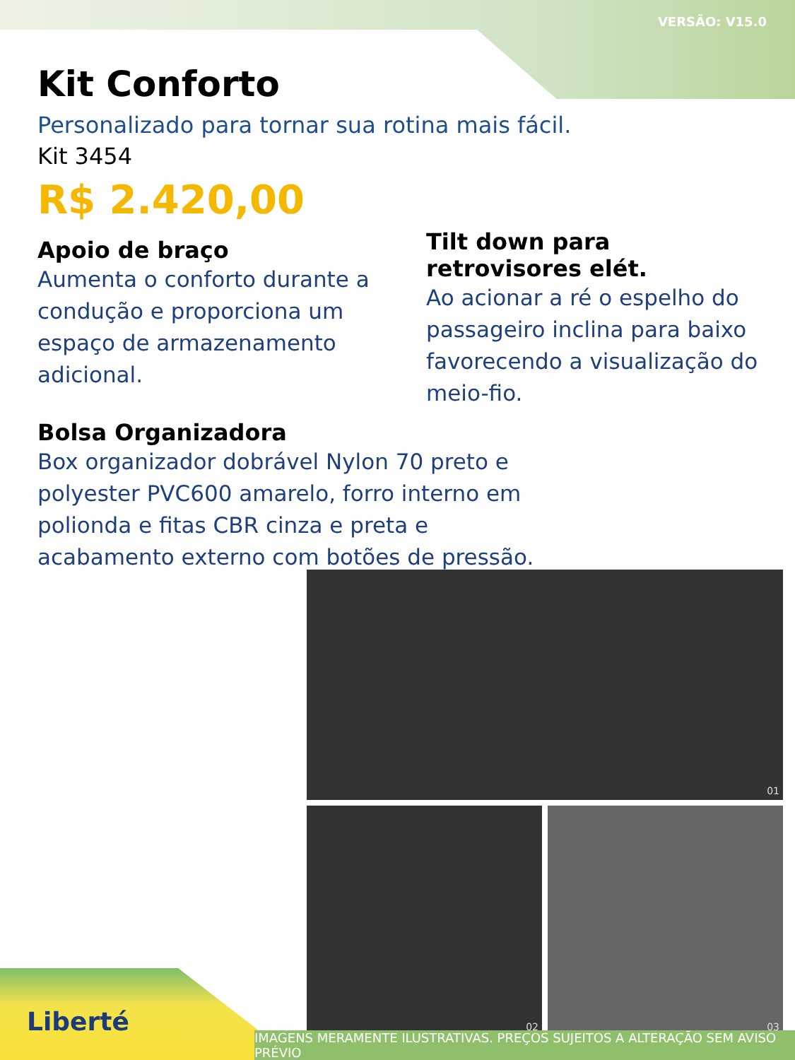VERSÃO: V15.0
Kit Conforto
Personalizado para tornar sua rotina mais fácil.
Kit 3454
R$ 2.420,00
Apoio de braço
Aumenta o conforto durante a condução e proporciona um espaço de armazenamento adicional.
Tilt down para retrovisores elét.
Ao acionar a ré o espelho do passageiro inclina para baixo favorecendo a visualização do meio-fio.
Bolsa Organizadora
Box organizador dobrável Nylon 70 preto e polyester PVC600 amarelo, forro interno em polionda e fitas CBR cinza e preta e acabamento externo com botões de pressão.
01
02 03
Liberté
IMAGENS MERAMENTE ILUSTRATIVAS. PREÇOS SUJEITOS A ALTERAÇÃO SEM AVISO PRÉVIO